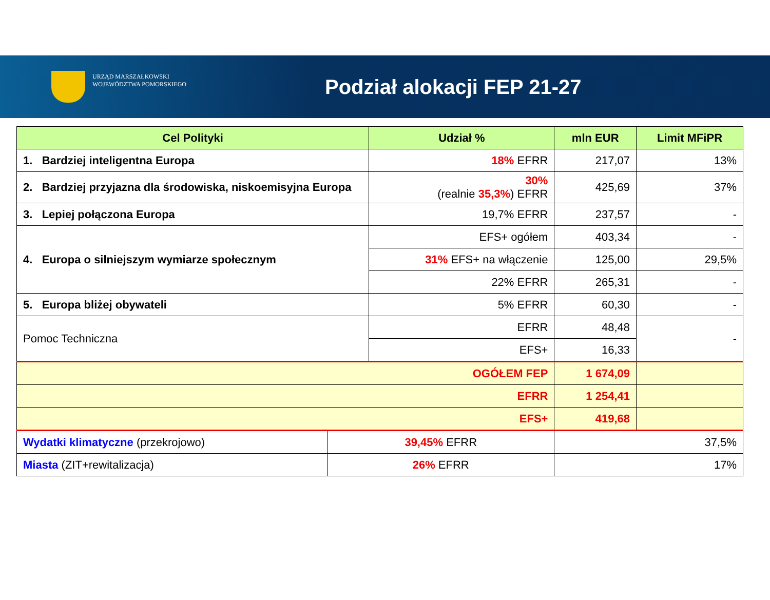URZĄD MARSZAŁKOWSKI
WOJEWÓDZTWA POMORSKIEGO
Podział alokacji FEP 21-27
| Cel Polityki | | Udział % | mln EUR | Limit MFiPR |
| --- | --- | --- | --- | --- |
| 1. Bardziej inteligentna Europa | | 18% EFRR | 217,07 | 13% |
| 2. Bardziej przyjazna dla środowiska, niskoemisyjna Europa | | 30% (realnie 35,3% ) EFRR | 425,69 | 37% |
| 3. Lepiej połączona Europa | | 19,7% EFRR | 237,57 | - |
| 4. Europa o silniejszym wymiarze społecznym | | EFS+ ogółem | 403,34 | - |
| | | 31% EFS+ na włączenie | 125,00 | 29,5% |
| | | 22% EFRR | 265,31 | - |
| 5. Europa bliżej obywateli | | 5% EFRR | 60,30 | - |
| Pomoc Techniczna | | EFRR | 48,48 | - |
| | | EFS+ | 16,33 | |
| OGÓŁEM FEP | | | 1 674,09 | |
| EFRR | | | 1 254,41 | |
| EFS+ | | | 419,68 | |
| Wydatki klimatyczne (przekrojowo) | 39,45% EFRR | | 37,5% | |
| Miasta (ZIT+rewitalizacja) | 26% EFRR | | 17% | |